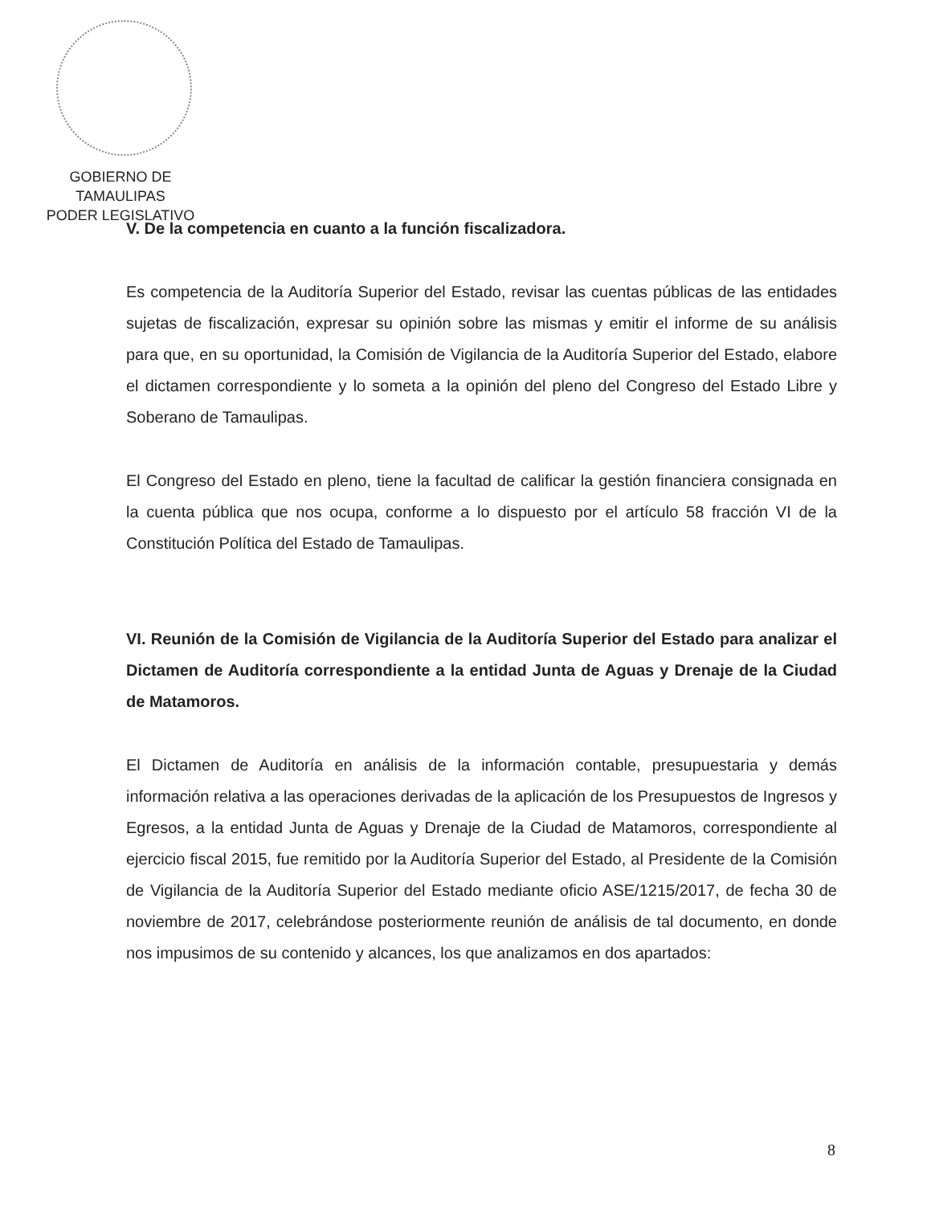GOBIERNO DE TAMAULIPAS
PODER LEGISLATIVO
V. De la competencia en cuanto a la función fiscalizadora.
Es competencia de la Auditoría Superior del Estado, revisar las cuentas públicas de las entidades sujetas de fiscalización, expresar su opinión sobre las mismas y emitir el informe de su análisis para que, en su oportunidad, la Comisión de Vigilancia de la Auditoría Superior del Estado, elabore el dictamen correspondiente y lo someta a la opinión del pleno del Congreso del Estado Libre y Soberano de Tamaulipas.
El Congreso del Estado en pleno, tiene la facultad de calificar la gestión financiera consignada en la cuenta pública que nos ocupa, conforme a lo dispuesto por el artículo 58 fracción VI de la Constitución Política del Estado de Tamaulipas.
VI. Reunión de la Comisión de Vigilancia de la Auditoría Superior del Estado para analizar el Dictamen de Auditoría correspondiente a la entidad Junta de Aguas y Drenaje de la Ciudad de Matamoros.
El Dictamen de Auditoría en análisis de la información contable, presupuestaria y demás información relativa a las operaciones derivadas de la aplicación de los Presupuestos de Ingresos y Egresos, a la entidad Junta de Aguas y Drenaje de la Ciudad de Matamoros, correspondiente al ejercicio fiscal 2015, fue remitido por la Auditoría Superior del Estado, al Presidente de la Comisión de Vigilancia de la Auditoría Superior del Estado mediante oficio ASE/1215/2017, de fecha 30 de noviembre de 2017, celebrándose posteriormente reunión de análisis de tal documento, en donde nos impusimos de su contenido y alcances, los que analizamos en dos apartados:
8